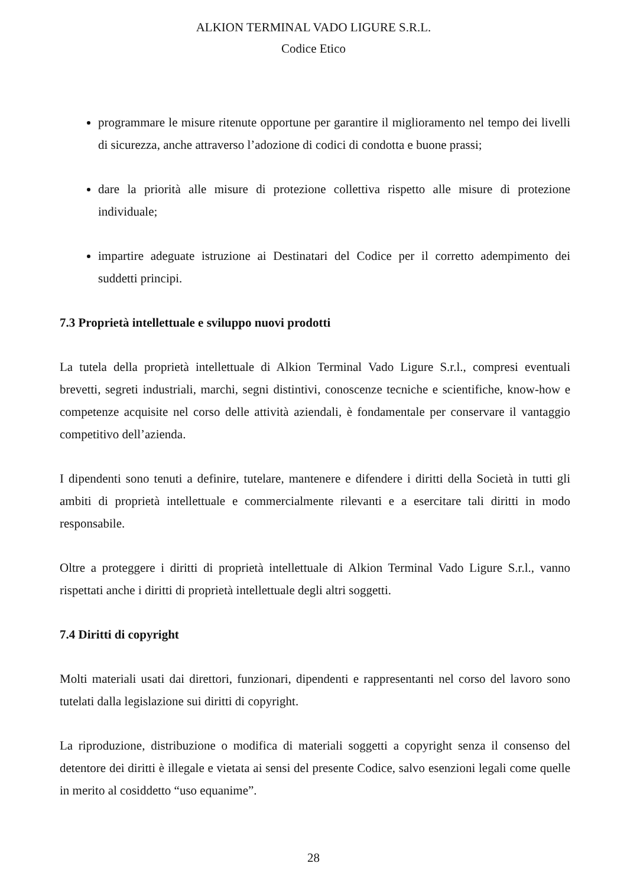ALKION TERMINAL VADO LIGURE S.R.L.
Codice Etico
programmare le misure ritenute opportune per garantire il miglioramento nel tempo dei livelli di sicurezza, anche attraverso l’adozione di codici di condotta e buone prassi;
dare la priorità alle misure di protezione collettiva rispetto alle misure di protezione individuale;
impartire adeguate istruzione ai Destinatari del Codice per il corretto adempimento dei suddetti principi.
7.3 Proprietà intellettuale e sviluppo nuovi prodotti
La tutela della proprietà intellettuale di Alkion Terminal Vado Ligure S.r.l., compresi eventuali brevetti, segreti industriali, marchi, segni distintivi, conoscenze tecniche e scientifiche, know-how e competenze acquisite nel corso delle attività aziendali, è fondamentale per conservare il vantaggio competitivo dell’azienda.
I dipendenti sono tenuti a definire, tutelare, mantenere e difendere i diritti della Società in tutti gli ambiti di proprietà intellettuale e commercialmente rilevanti e a esercitare tali diritti in modo responsabile.
Oltre a proteggere i diritti di proprietà intellettuale di Alkion Terminal Vado Ligure S.r.l., vanno rispettati anche i diritti di proprietà intellettuale degli altri soggetti.
7.4 Diritti di copyright
Molti materiali usati dai direttori, funzionari, dipendenti e rappresentanti nel corso del lavoro sono tutelati dalla legislazione sui diritti di copyright.
La riproduzione, distribuzione o modifica di materiali soggetti a copyright senza il consenso del detentore dei diritti è illegale e vietata ai sensi del presente Codice, salvo esenzioni legali come quelle in merito al cosiddetto “uso equanime”.
28